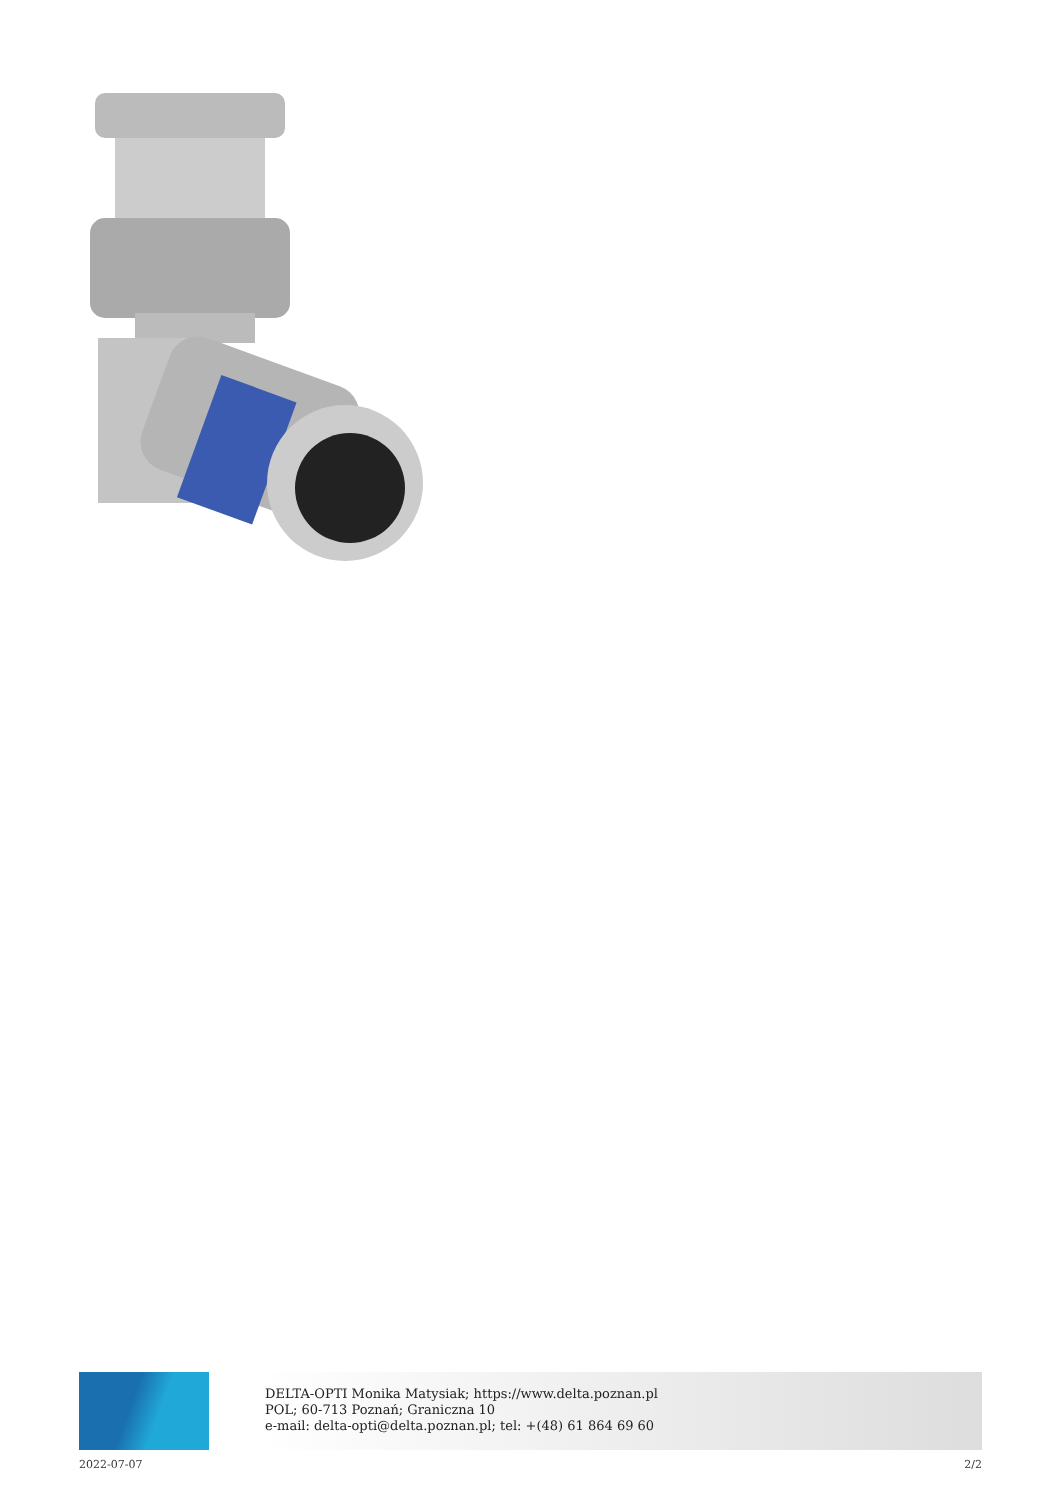DELTA-OPTI Monika Matysiak; https://www.delta.poznan.pl
POL; 60-713 Poznań; Graniczna 10
e-mail: delta-opti@delta.poznan.pl; tel: +(48) 61 864 69 60
2022-07-07 2/2